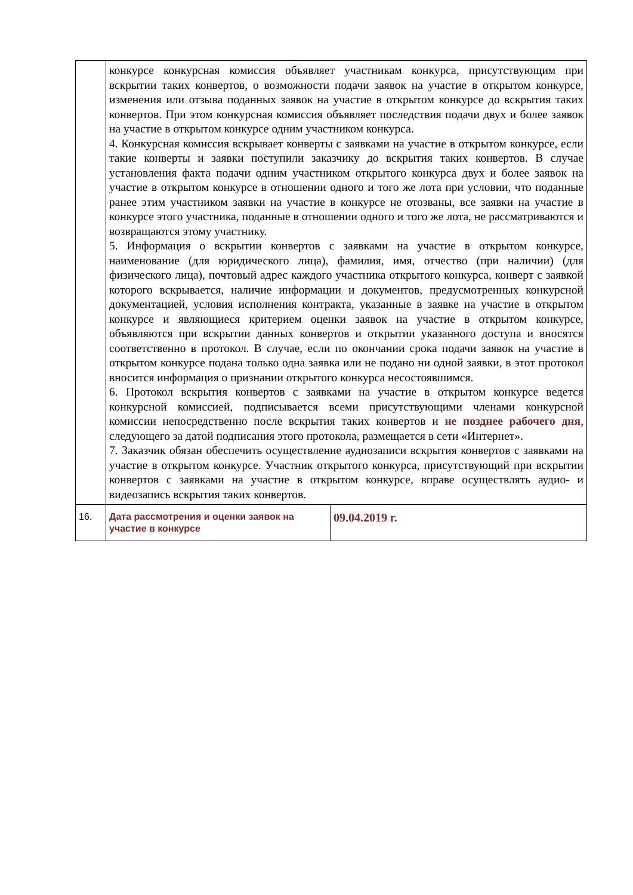| | конкурсе конкурсная комиссия объявляет участникам конкурса, присутствующим при вскрытии таких конвертов, о возможности подачи заявок на участие в открытом конкурсе, изменения или отзыва поданных заявок на участие в открытом конкурсе до вскрытия таких конвертов. При этом конкурсная комиссия объявляет последствия подачи двух и более заявок на участие в открытом конкурсе одним участником конкурса. 4. Конкурсная комиссия вскрывает конверты с заявками на участие в открытом конкурсе, если такие конверты и заявки поступили заказчику до вскрытия таких конвертов. В случае установления факта подачи одним участником открытого конкурса двух и более заявок на участие в открытом конкурсе в отношении одного и того же лота при условии, что поданные ранее этим участником заявки на участие в конкурсе не отозваны, все заявки на участие в конкурсе этого участника, поданные в отношении одного и того же лота, не рассматриваются и возвращаются этому участнику. 5. Информация о вскрытии конвертов с заявками на участие в открытом конкурсе, наименование (для юридического лица), фамилия, имя, отчество (при наличии) (для физического лица), почтовый адрес каждого участника открытого конкурса, конверт с заявкой которого вскрывается, наличие информации и документов, предусмотренных конкурсной документацией, условия исполнения контракта, указанные в заявке на участие в открытом конкурсе и являющиеся критерием оценки заявок на участие в открытом конкурсе, объявляются при вскрытии данных конвертов и открытии указанного доступа и вносятся соответственно в протокол. В случае, если по окончании срока подачи заявок на участие в открытом конкурсе подана только одна заявка или не подано ни одной заявки, в этот протокол вносится информация о признании открытого конкурса несостоявшимся. 6. Протокол вскрытия конвертов с заявками на участие в открытом конкурсе ведется конкурсной комиссией, подписывается всеми присутствующими членами конкурсной комиссии непосредственно после вскрытия таких конвертов и не позднее рабочего дня , следующего за датой подписания этого протокола, размещается в сети «Интернет». 7. Заказчик обязан обеспечить осуществление аудиозаписи вскрытия конвертов с заявками на участие в открытом конкурсе. Участник открытого конкурса, присутствующий при вскрытии конвертов с заявками на участие в открытом конкурсе, вправе осуществлять аудио- и видеозапись вскрытия таких конвертов. | |
| 16. | Дата рассмотрения и оценки заявок на участие в конкурсе | 09.04.2019 г. |